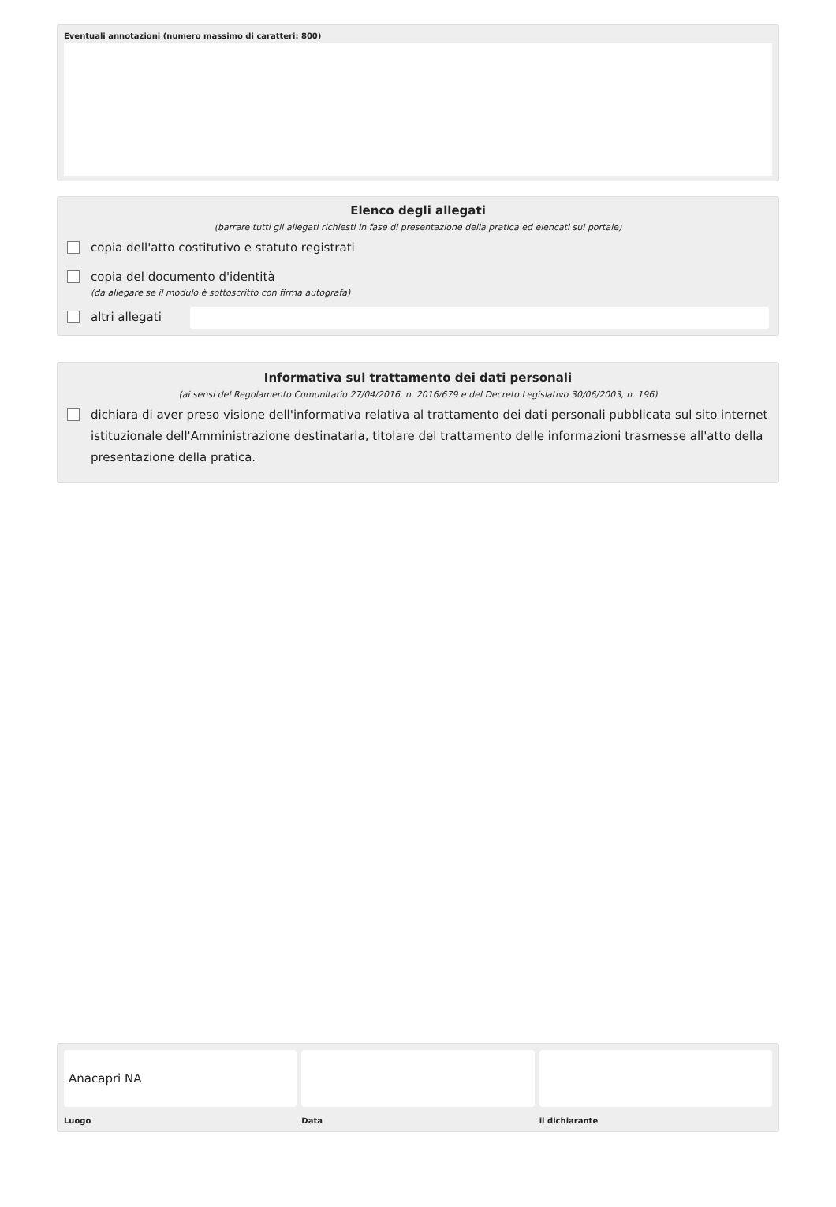Eventuali annotazioni (numero massimo di caratteri: 800)
Elenco degli allegati
(barrare tutti gli allegati richiesti in fase di presentazione della pratica ed elencati sul portale)
copia dell'atto costitutivo e statuto registrati
copia del documento d'identità
(da allegare se il modulo è sottoscritto con firma autografa)
altri allegati
Informativa sul trattamento dei dati personali
(ai sensi del Regolamento Comunitario 27/04/2016, n. 2016/679 e del Decreto Legislativo 30/06/2003, n. 196)
dichiara di aver preso visione dell'informativa relativa al trattamento dei dati personali pubblicata sul sito internet istituzionale dell'Amministrazione destinataria, titolare del trattamento delle informazioni trasmesse all'atto della presentazione della pratica.
Anacapri NA
Luogo Data il dichiarante